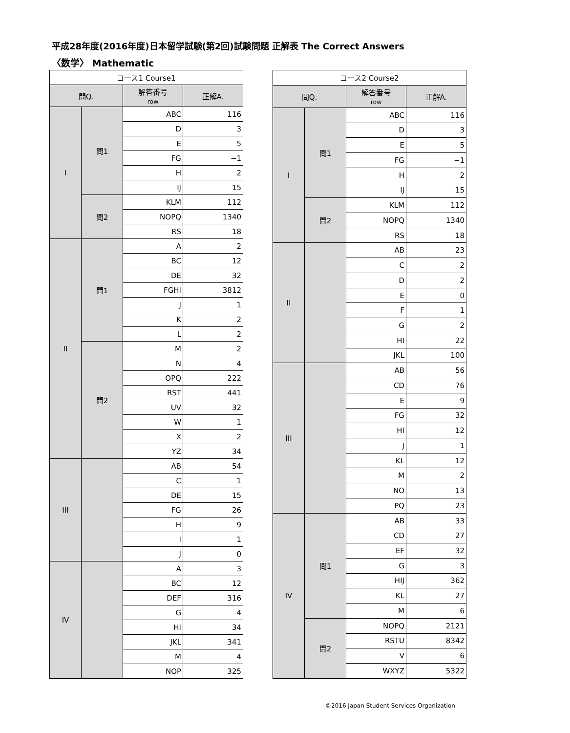平成28年度(2016年度)日本留学試験(第2回)試験問題 正解表 The Correct Answers
〈数学〉 Mathematic
| コース1 Course1 | | | |
| --- | --- | --- | --- |
| 問Q. | | 解答番号 row | 正解A. |
| I | 問1 | ABC | 116 |
| | | D | 3 |
| | | E | 5 |
| | | FG | −1 |
| | | H | 2 |
| | | IJ | 15 |
| | 問2 | KLM | 112 |
| | | NOPQ | 1340 |
| | | RS | 18 |
| II | 問1 | A | 2 |
| | | BC | 12 |
| | | DE | 32 |
| | | FGHI | 3812 |
| | | J | 1 |
| | | K | 2 |
| | | L | 2 |
| | 問2 | M | 2 |
| | | N | 4 |
| | | OPQ | 222 |
| | | RST | 441 |
| | | UV | 32 |
| | | W | 1 |
| | | X | 2 |
| | | YZ | 34 |
| III | | AB | 54 |
| | | C | 1 |
| | | DE | 15 |
| | | FG | 26 |
| | | H | 9 |
| | | I | 1 |
| | | J | 0 |
| IV | | A | 3 |
| | | BC | 12 |
| | | DEF | 316 |
| | | G | 4 |
| | | HI | 34 |
| | | JKL | 341 |
| | | M | 4 |
| | | NOP | 325 |
| コース2 Course2 | | | |
| --- | --- | --- | --- |
| 問Q. | | 解答番号 row | 正解A. |
| I | 問1 | ABC | 116 |
| | | D | 3 |
| | | E | 5 |
| | | FG | −1 |
| | | H | 2 |
| | | IJ | 15 |
| | 問2 | KLM | 112 |
| | | NOPQ | 1340 |
| | | RS | 18 |
| II | | AB | 23 |
| | | C | 2 |
| | | D | 2 |
| | | E | 0 |
| | | F | 1 |
| | | G | 2 |
| | | HI | 22 |
| | | JKL | 100 |
| III | | AB | 56 |
| | | CD | 76 |
| | | E | 9 |
| | | FG | 32 |
| | | HI | 12 |
| | | J | 1 |
| | | KL | 12 |
| | | M | 2 |
| | | NO | 13 |
| | | PQ | 23 |
| IV | 問1 | AB | 33 |
| | | CD | 27 |
| | | EF | 32 |
| | | G | 3 |
| | | HIJ | 362 |
| | | KL | 27 |
| | | M | 6 |
| | 問2 | NOPQ | 2121 |
| | | RSTU | 8342 |
| | | V | 6 |
| | | WXYZ | 5322 |
©2016 Japan Student Services Organization